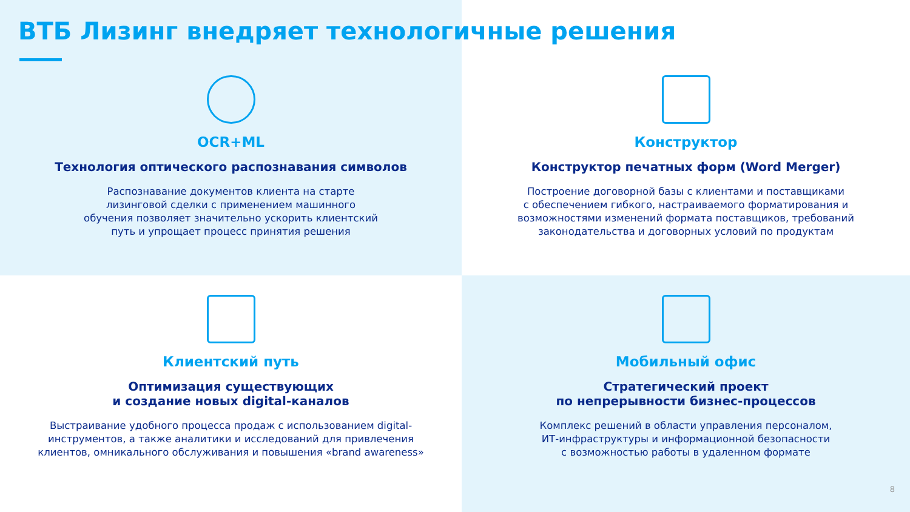ВТБ Лизинг внедряет технологичные решения
OCR+ML
Технология оптического распознавания символов
Распознавание документов клиента на старте
лизинговой сделки с применением машинного
обучения позволяет значительно ускорить клиентский
путь и упрощает процесс принятия решения
Конструктор
Конструктор печатных форм (Word Merger)
Построение договорной базы с клиентами и поставщиками
с обеспечением гибкого, настраиваемого форматирования и
возможностями изменений формата поставщиков, требований
законодательства и договорных условий по продуктам
Клиентский путь
Оптимизация существующих
и создание новых digital-каналов
Выстраивание удобного процесса продаж с использованием digital-
инструментов, а также аналитики и исследований для привлечения
клиентов, омникального обслуживания и повышения «brand awareness»
Мобильный офис
Стратегический проект
по непрерывности бизнес-процессов
Комплекс решений в области управления персоналом,
ИТ-инфраструктуры и информационной безопасности
с возможностью работы в удаленном формате
8